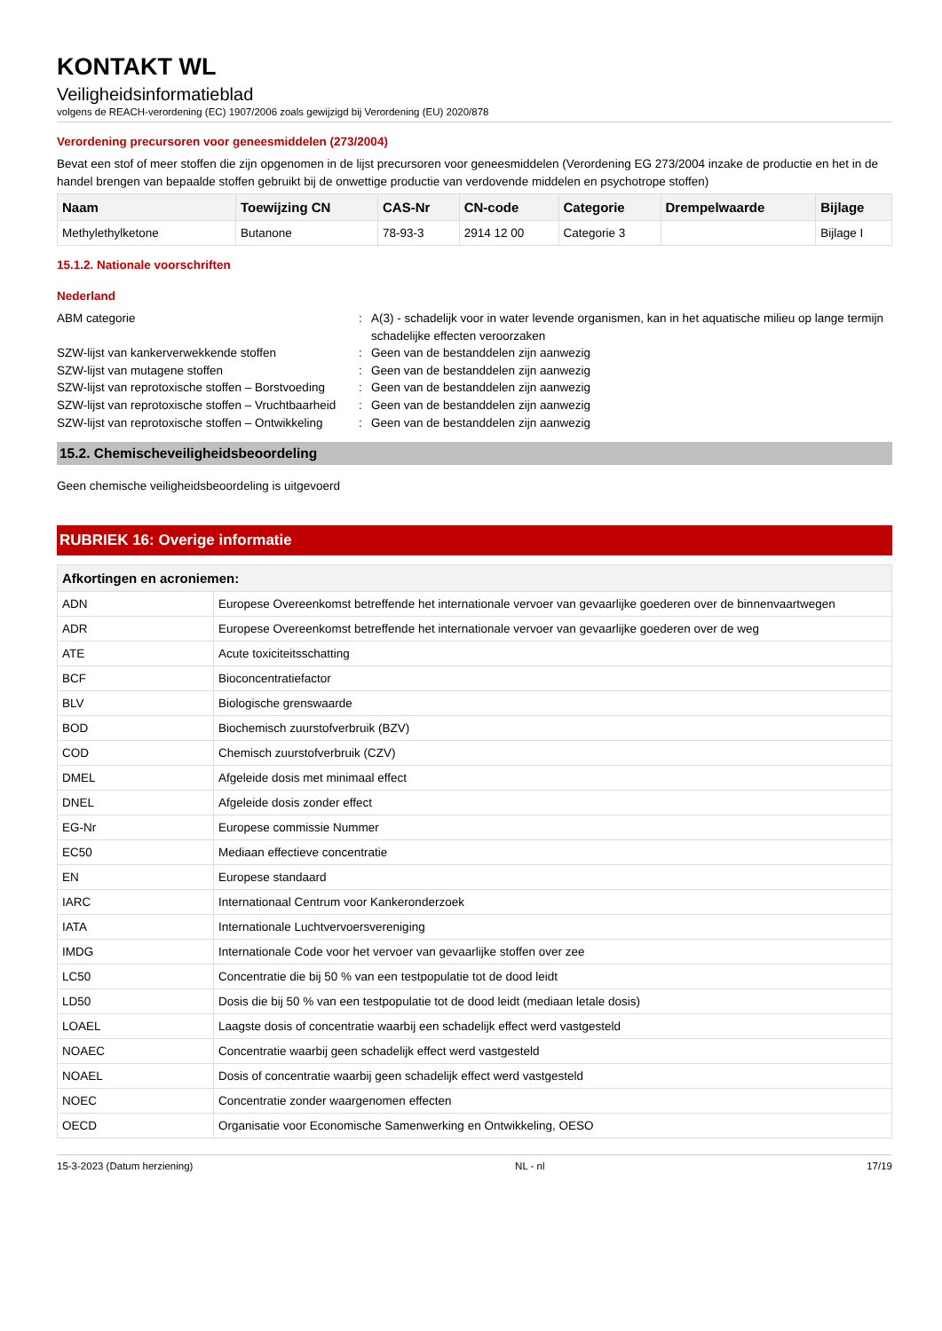KONTAKT WL
Veiligheidsinformatieblad
volgens de REACH-verordening (EC) 1907/2006 zoals gewijzigd bij Verordening (EU) 2020/878
Verordening precursoren voor geneesmiddelen (273/2004)
Bevat een stof of meer stoffen die zijn opgenomen in de lijst precursoren voor geneesmiddelen (Verordening EG 273/2004 inzake de productie en het in de handel brengen van bepaalde stoffen gebruikt bij de onwettige productie van verdovende middelen en psychotrope stoffen)
| Naam | Toewijzing CN | CAS-Nr | CN-code | Categorie | Drempelwaarde | Bijlage |
| --- | --- | --- | --- | --- | --- | --- |
| Methylethylketone | Butanone | 78-93-3 | 2914 12 00 | Categorie 3 | | Bijlage I |
15.1.2. Nationale voorschriften
Nederland
ABM categorie
:
A(3) - schadelijk voor in water levende organismen, kan in het aquatische milieu op lange termijn schadelijke effecten veroorzaken
SZW-lijst van kankerverwekkende stoffen
:
Geen van de bestanddelen zijn aanwezig
SZW-lijst van mutagene stoffen
:
Geen van de bestanddelen zijn aanwezig
SZW-lijst van reprotoxische stoffen – Borstvoeding
:
Geen van de bestanddelen zijn aanwezig
SZW-lijst van reprotoxische stoffen – Vruchtbaarheid
:
Geen van de bestanddelen zijn aanwezig
SZW-lijst van reprotoxische stoffen – Ontwikkeling
:
Geen van de bestanddelen zijn aanwezig
15.2. Chemischeveiligheidsbeoordeling
Geen chemische veiligheidsbeoordeling is uitgevoerd
RUBRIEK 16: Overige informatie
| Afkortingen en acroniemen: | |
| --- | --- |
| ADN | Europese Overeenkomst betreffende het internationale vervoer van gevaarlijke goederen over de binnenvaartwegen |
| ADR | Europese Overeenkomst betreffende het internationale vervoer van gevaarlijke goederen over de weg |
| ATE | Acute toxiciteitsschatting |
| BCF | Bioconcentratiefactor |
| BLV | Biologische grenswaarde |
| BOD | Biochemisch zuurstofverbruik (BZV) |
| COD | Chemisch zuurstofverbruik (CZV) |
| DMEL | Afgeleide dosis met minimaal effect |
| DNEL | Afgeleide dosis zonder effect |
| EG-Nr | Europese commissie Nummer |
| EC50 | Mediaan effectieve concentratie |
| EN | Europese standaard |
| IARC | Internationaal Centrum voor Kankeronderzoek |
| IATA | Internationale Luchtvervoersvereniging |
| IMDG | Internationale Code voor het vervoer van gevaarlijke stoffen over zee |
| LC50 | Concentratie die bij 50 % van een testpopulatie tot de dood leidt |
| LD50 | Dosis die bij 50 % van een testpopulatie tot de dood leidt (mediaan letale dosis) |
| LOAEL | Laagste dosis of concentratie waarbij een schadelijk effect werd vastgesteld |
| NOAEC | Concentratie waarbij geen schadelijk effect werd vastgesteld |
| NOAEL | Dosis of concentratie waarbij geen schadelijk effect werd vastgesteld |
| NOEC | Concentratie zonder waargenomen effecten |
| OECD | Organisatie voor Economische Samenwerking en Ontwikkeling, OESO |
15-3-2023 (Datum herziening) NL - nl 17/19